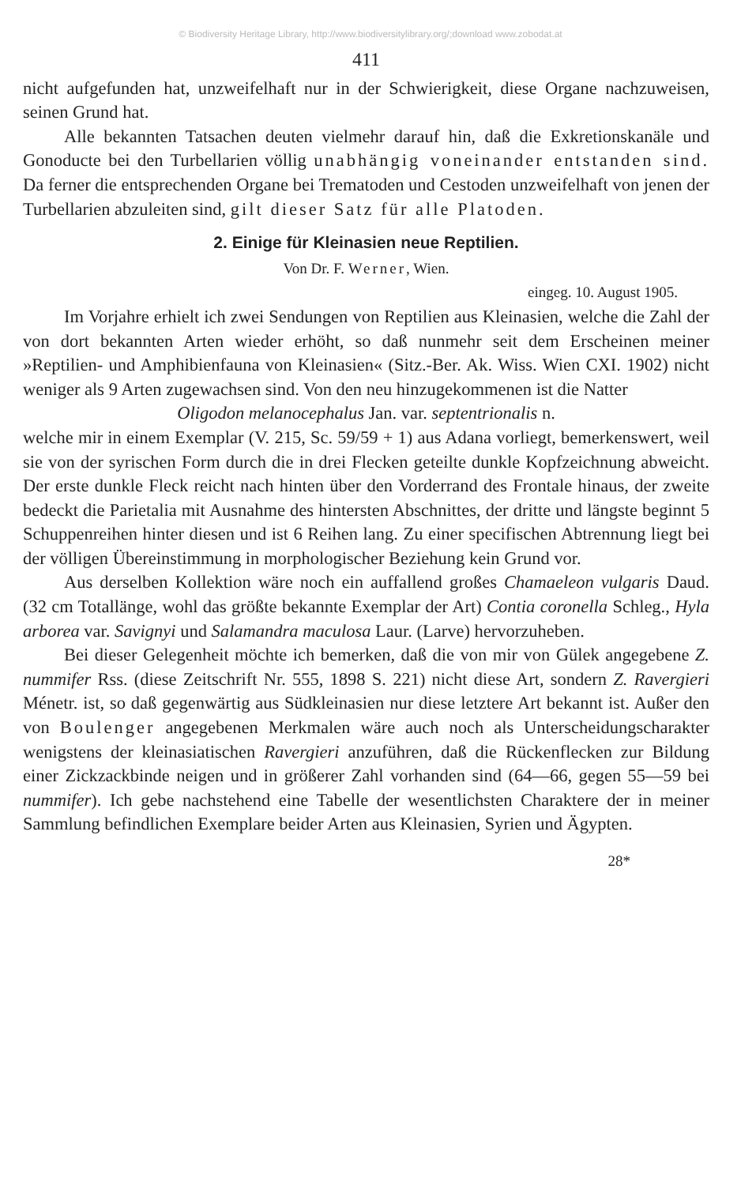© Biodiversity Heritage Library, http://www.biodiversitylibrary.org/;download www.zobodat.at
411
nicht aufgefunden hat, unzweifelhaft nur in der Schwierigkeit, diese Organe nachzuweisen, seinen Grund hat.
Alle bekannten Tatsachen deuten vielmehr darauf hin, daß die Ex­kretionskanäle und Gonoducte bei den Turbellarien völlig unabhängig voneinander entstanden sind. Da ferner die ent­sprechenden Organe bei Trematoden und Cestoden unzweifelhaft von jenen der Turbellarien abzuleiten sind, gilt dieser Satz für alle Platoden.
2. Einige für Kleinasien neue Reptilien.
Von Dr. F. Werner, Wien.
eingeg. 10. August 1905.
Im Vorjahre erhielt ich zwei Sendungen von Reptilien aus Klein­asien, welche die Zahl der von dort bekannten Arten wieder erhöht, so daß nunmehr seit dem Erscheinen meiner »Reptilien- und Amphibien­fauna von Kleinasien« (Sitz.-Ber. Ak. Wiss. Wien CXI. 1902) nicht weniger als 9 Arten zugewachsen sind. Von den neu hinzugekommenen ist die Natter
Oligodon melanocephalus Jan. var. septentrionalis n.
welche mir in einem Exemplar (V. 215, Sc. 59/59 + 1) aus Adana vor­liegt, bemerkenswert, weil sie von der syrischen Form durch die in drei Flecken geteilte dunkle Kopfzeichnung abweicht. Der erste dunkle Fleck reicht nach hinten über den Vorderrand des Frontale hinaus, der zweite bedeckt die Parietalia mit Ausnahme des hintersten Abschnittes, der dritte und längste beginnt 5 Schuppenreihen hinter diesen und ist 6 Reihen lang. Zu einer specifischen Abtrennung liegt bei der völligen Übereinstimmung in morphologischer Beziehung kein Grund vor.
Aus derselben Kollektion wäre noch ein auffallend großes Chamae­leon vulgaris Daud. (32 cm Totallänge, wohl das größte bekannte Exem­plar der Art) Contia coronella Schleg., Hyla arborea var. Savignyi und Salamandra maculosa Laur. (Larve) hervorzuheben.
Bei dieser Gelegenheit möchte ich bemerken, daß die von mir von Gülek angegebene Z. nummifer Rss. (diese Zeitschrift Nr. 555, 1898 S. 221) nicht diese Art, sondern Z. Ravergieri Ménetr. ist, so daß gegen­wärtig aus Südkleinasien nur diese letztere Art bekannt ist. Außer den von Boulenger angegebenen Merkmalen wäre auch noch als Unter­scheidungscharakter wenigstens der kleinasiatischen Ravergieri anzu­führen, daß die Rückenflecken zur Bildung einer Zickzackbinde neigen und in größerer Zahl vorhanden sind (64—66, gegen 55—59 bei nummi­fer). Ich gebe nachstehend eine Tabelle der wesentlichsten Charaktere der in meiner Sammlung befindlichen Exemplare beider Arten aus Klein­asien, Syrien und Ägypten.
28*